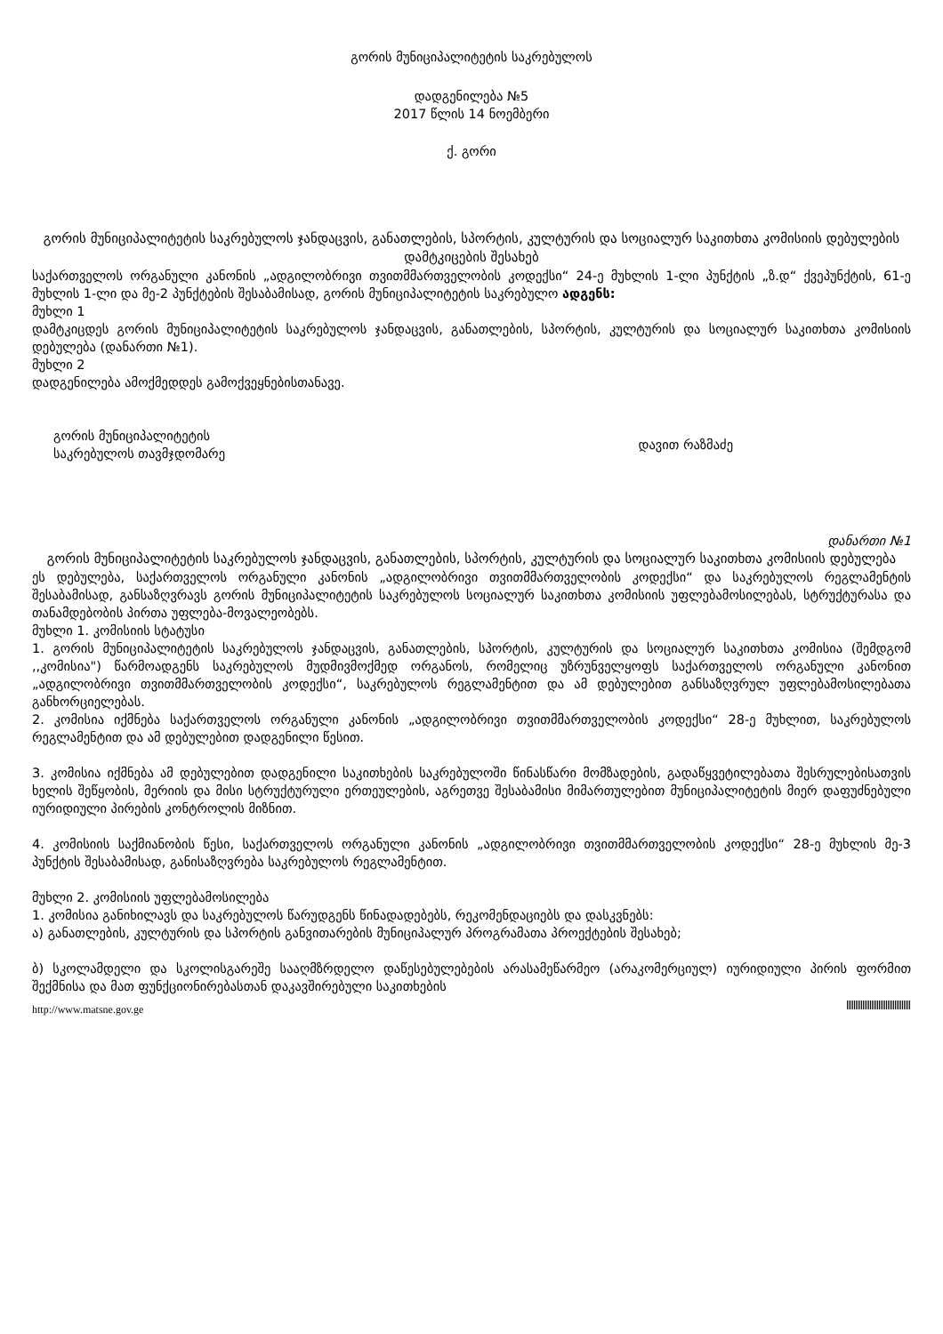გორის მუნიციპალიტეტის საკრებულოს
დადგენილება №5
2017 წლის 14 ნოემბერი
ქ. გორი
გორის მუნიციპალიტეტის საკრებულოს ჯანდაცვის, განათლების, სპორტის, კულტურის და სოციალურ საკითხთა კომისიის დებულების დამტკიცების შესახებ
საქართველოს ორგანული კანონის „ადგილობრივი თვითმმართველობის კოდექსი“ 24-ე მუხლის 1-ლი პუნქტის „ზ.დ“ ქვეპუნქტის, 61-ე მუხლის 1-ლი და მე-2 პუნქტების შესაბამისად, გორის მუნიციპალიტეტის საკრებულო ადგენს:
მუხლი 1
დამტკიცდეს გორის მუნიციპალიტეტის საკრებულოს ჯანდაცვის, განათლების, სპორტის, კულტურის და სოციალურ საკითხთა კომისიის დებულება (დანართი №1).
მუხლი 2
დადგენილება ამოქმედდეს გამოქვეყნებისთანავე.
გორის მუნიციპალიტეტის
საკრებულოს თავმჯდომარე
დავით რაზმაძე
დანართი №1
გორის მუნიციპალიტეტის საკრებულოს ჯანდაცვის, განათლების, სპორტის, კულტურის და სოციალურ საკითხთა კომისიის დებულება
ეს დებულება, საქართველოს ორგანული კანონის „ადგილობრივი თვითმმართველობის კოდექსი“ და საკრებულოს რეგლამენტის შესაბამისად, განსაზღვრავს გორის მუნიციპალიტეტის საკრებულოს სოციალურ საკითხთა კომისიის უფლებამოსილებას, სტრუქტურასა და თანამდებობის პირთა უფლება-მოვალეობებს.
მუხლი 1. კომისიის სტატუსი
1. გორის მუნიციპალიტეტის საკრებულოს ჯანდაცვის, განათლების, სპორტის, კულტურის და სოციალურ საკითხთა კომისია (შემდგომ ,,კომისია") წარმოადგენს საკრებულოს მუდმივმოქმედ ორგანოს, რომელიც უზრუნველყოფს საქართველოს ორგანული კანონით „ადგილობრივი თვითმმართველობის კოდექსი“, საკრებულოს რეგლამენტით და ამ დებულებით განსაზღვრულ უფლებამოსილებათა განხორციელებას.
2. კომისია იქმნება საქართველოს ორგანული კანონის „ადგილობრივი თვითმმართველობის კოდექსი“ 28-ე მუხლით, საკრებულოს რეგლამენტით და ამ დებულებით დადგენილი წესით.
3. კომისია იქმნება ამ დებულებით დადგენილი საკითხების საკრებულოში წინასწარი მომზადების, გადაწყვეტილებათა შესრულებისათვის ხელის შეწყობის, მერიის და მისი სტრუქტურული ერთეულების, აგრეთვე შესაბამისი მიმართულებით მუნიციპალიტეტის მიერ დაფუძნებული იურიდიული პირების კონტროლის მიზნით.
4. კომისიის საქმიანობის წესი, საქართველოს ორგანული კანონის „ადგილობრივი თვითმმართველობის კოდექსი“ 28-ე მუხლის მე-3 პუნქტის შესაბამისად, განისაზღვრება საკრებულოს რეგლამენტით.
მუხლი 2. კომისიის უფლებამოსილება
1. კომისია განიხილავს და საკრებულოს წარუდგენს წინადადებებს, რეკომენდაციებს და დასკვნებს:
ა) განათლების, კულტურის და სპორტის განვითარების მუნიციპალურ პროგრამათა პროექტების შესახებ;
ბ) სკოლამდელი და სკოლისგარეშე სააღმზრდელო დაწესებულებების არასამეწარმეო (არაკომერციულ) იურიდიული პირის ფორმით შექმნისა და მათ ფუნქციონირებასთან დაკავშირებული საკითხების
http://www.matsne.gov.ge